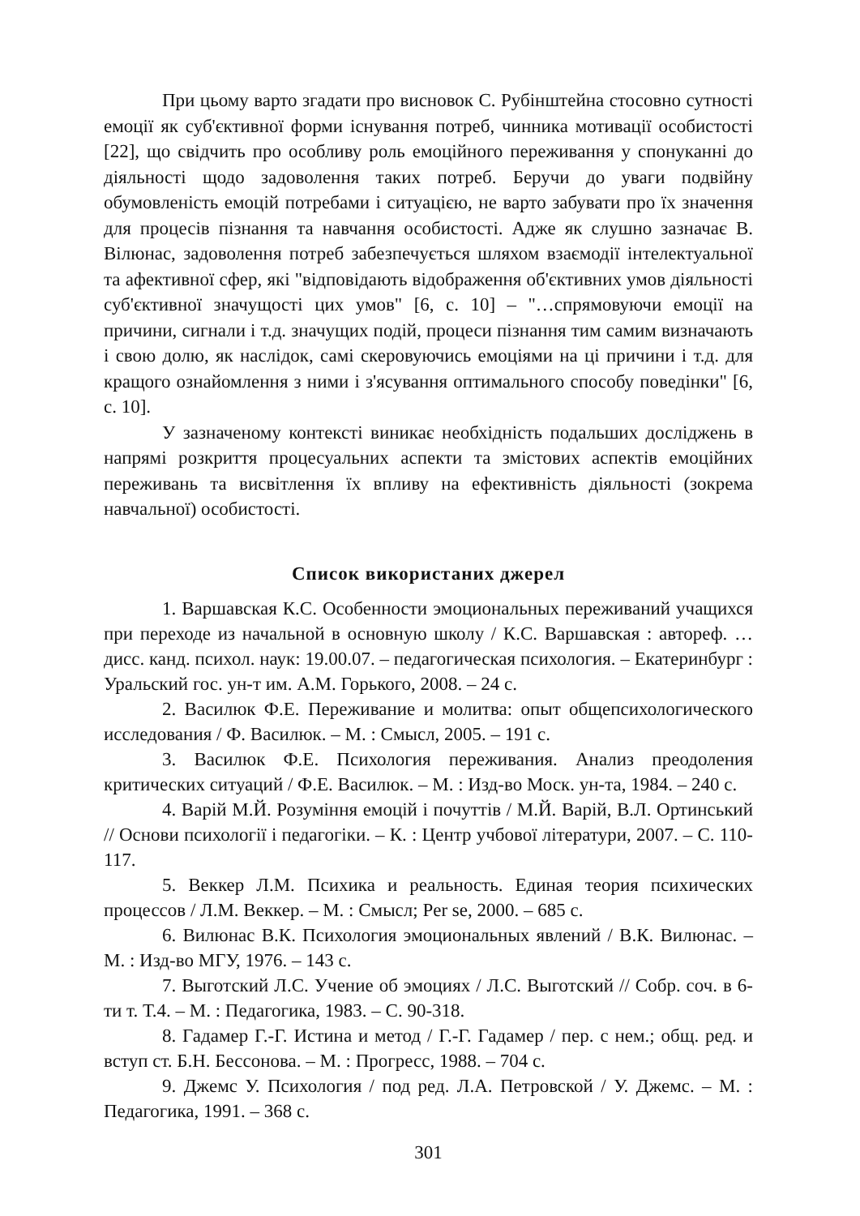При цьому варто згадати про висновок С. Рубінштейна стосовно сутності емоції як суб'єктивної форми існування потреб, чинника мотивації особистості [22], що свідчить про особливу роль емоційного переживання у спонуканні до діяльності щодо задоволення таких потреб. Беручи до уваги подвійну обумовленість емоцій потребами і ситуацією, не варто забувати про їх значення для процесів пізнання та навчання особистості. Адже як слушно зазначає В. Вілюнас, задоволення потреб забезпечується шляхом взаємодії інтелектуальної та афективної сфер, які "відповідають відображення об'єктивних умов діяльності суб'єктивної значущості цих умов" [6, с. 10] – "…спрямовуючи емоції на причини, сигнали і т.д. значущих подій, процеси пізнання тим самим визначають і свою долю, як наслідок, самі скеровуючись емоціями на ці причини і т.д. для кращого ознайомлення з ними і з'ясування оптимального способу поведінки" [6, с. 10].
У зазначеному контексті виникає необхідність подальших досліджень в напрямі розкриття процесуальних аспекти та змістових аспектів емоційних переживань та висвітлення їх впливу на ефективність діяльності (зокрема навчальної) особистості.
Список використаних джерел
1. Варшавская К.С. Особенности эмоциональных переживаний учащихся при переходе из начальной в основную школу / К.С. Варшавская : автореф. … дисс. канд. психол. наук: 19.00.07. – педагогическая психология. – Екатеринбург : Уральский гос. ун-т им. А.М. Горького, 2008. – 24 с.
2. Василюк Ф.Е. Переживание и молитва: опыт общепсихологического исследования / Ф. Василюк. – М. : Смысл, 2005. – 191 с.
3. Василюк Ф.Е. Психология переживания. Анализ преодоления критических ситуаций / Ф.Е. Василюк. – М. : Изд-во Моск. ун-та, 1984. – 240 с.
4. Варій М.Й. Розуміння емоцій і почуттів / М.Й. Варій, В.Л. Ортинський // Основи психології і педагогіки. – К. : Центр учбової літератури, 2007. – С. 110-117.
5. Веккер Л.М. Психика и реальность. Единая теория психических процессов / Л.М. Веккер. – М. : Смысл; Per se, 2000. – 685 с.
6. Вилюнас В.К. Психология эмоциональных явлений / В.К. Вилюнас. – М. : Изд-во МГУ, 1976. – 143 с.
7. Выготский Л.С. Учение об эмоциях / Л.С. Выготский // Собр. соч. в 6-ти т. Т.4. – М. : Педагогика, 1983. – С. 90-318.
8. Гадамер Г.-Г. Истина и метод / Г.-Г. Гадамер / пер. с нем.; общ. ред. и вступ ст. Б.Н. Бессонова. – М. : Прогресс, 1988. – 704 с.
9. Джемс У. Психология / под ред. Л.А. Петровской / У. Джемс. – М. : Педагогика, 1991. – 368 с.
301